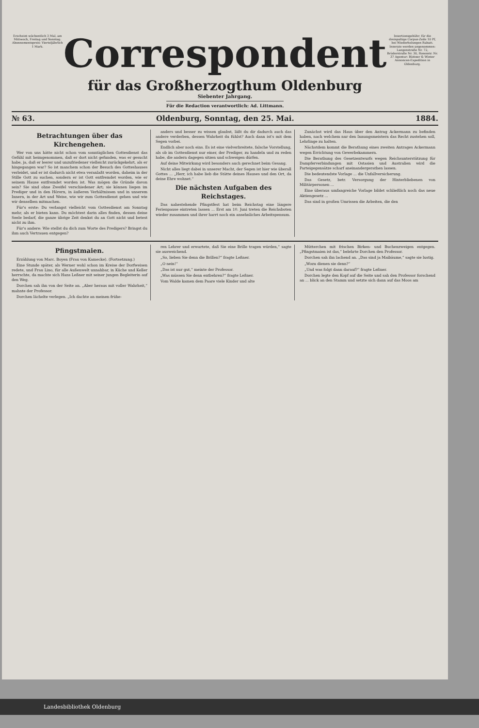Erscheint wöchentlich 3 Mal, am Mittwoch, Freitag und Sonntag. Abonnementspreis: Vierteljährlich 1 Mark.
Correspondent
für das Großherzogthum Oldenburg
Siebenter Jahrgang.
Für die Redaction verantwortlich: Ad. Littmann.
Insertionsgebühr: für die dreispaltige Corpus-Zeile 10 Pf, bei Wiederholungen Rabatt. Inserate werden angenommen: Langenstraße Nr. 72, Brüderstraße Nr. 30, Rosenstr. Nr. 37 Agentur: Büttner & Winter Annoncen-Expedition in Oldenburg.
№ 63. Oldenburg, Sonntag, den 25. Mai. 1884.
Betrachtungen über das Kirchengehen.
Wer von uns hätte nicht schon vom sonntäglichen Gottesdienst das Gefühl mit heimgenommen, daß er dort nicht gefunden, was er gesucht habe, ja, daß er leerer und unzufriedener vielleicht zurückgekehrt, als er hingegangen war? So ist manchem schon der Besuch des Gotteshauses verleidet, und er ist dadurch nicht etwa veranlaßt worden, daheim in der Stille Gott zu suchen, sondern er ist Gott entfremdet worden, wie er seinem Hause entfremdet worden ist. Was mögen die Gründe davon sein? Sie sind ohne Zweifel verschiedener Art; sie können liegen im Prediger und in den Hörern, in äußeren Verhältnissen und in unserem Innern, in der Art und Weise, wie wir zum Gottesdienst gehen und wie wir denselben mitmachen.
Für's erste: Du verlangst vielleicht vom Gottesdienst am Sonntag mehr, als er bieten kann. Du möchtest darin alles finden, dessen deine Seele bedarf, die ganze übrige Zeit denkst du an Gott nicht und betest nicht zu ihm.
Für's andere: Wie stellst du dich zum Worte des Predigers? Bringst du ihm auch Vertrauen entgegen?
anders und besser zu wissen glaubst, läßt du dir dadurch auch das andere verderben, dessen Wahrheit du fühlst? Auch dann ist's mit dem Segen vorbei.
Endlich aber noch eins. Es ist eine vielverbreitete, falsche Vorstellung, als ob im Gottesdienst nur einer, der Prediger, zu handeln und zu reden habe, die andern dagegen sitzen und schweigen dürfen.
Auf deine Mitwirkung wird besonders auch gerechnet beim Gesang.
Nicht alles liegt dabei in unserer Macht, der Segen ist hier wie überall Gottes ... „Herr, ich habe lieb die Stätte deines Hauses und den Ort, da deine Ehre wohnet.“
Die nächsten Aufgaben des Reichstages.
Das nahestehende Pfingstfest hat beim Reichstag eine längere Ferienpause eintreten lassen ... Erst am 10. Juni treten die Reichsboten wieder zusammen und ihrer harrt noch ein ansehnliches Arbeitspensum.
Zunächst wird das Haus über den Antrag Ackermann zu befinden haben, nach welchem nur den Innungsmeistern das Recht zustehen soll, Lehrlinge zu halten.
Nächstdem kommt die Berathung eines zweiten Antrages Ackermann wegen Errichtung von Gewerbekammern.
Die Berathung des Gesetzentwurfs wegen Reichsunterstützung für Dampferverbindungen mit Ostasien und Australien wird die Parteigegensätze scharf aneinandergerathen lassen.
Die bedeutendste Vorlage ... die Unfallversicherung.
Das Gesetz, betr. Versorgung der Hinterbliebenen von Militärpersonen ...
Eine überaus umfangreiche Vorlage bildet schließlich noch das neue Aktiengesetz ...
Das sind in großen Umrissen die Arbeiten, die den
Pfingstmaien.
Erzählung von Marc. Boyen (Frau von Kamecke). (Fortsetzung.)
Eine Stunde später, als Werner wohl schon im Kreise der Dorfweisen redete, und Frau Lino, für alle Außenwelt unnahbar, in Küche und Keller herrschte, da machte sich Hans Leßner mit seiner jungen Begleiterin auf den Weg.
Dorchen sah ihn von der Seite an. „Aber heraus mit voller Wahrheit,“ mahnte der Professor.
Dorchen lächelte verlegen. „Ich dachte an meinen frühe-
ren Lehrer und erwartete, daß Sie eine Brille tragen würden,“ sagte sie ausweichend.
„So, lieben Sie denn die Brillen?“ fragte Leßner.
„O nein!“
„Das ist nur gut,“ meinte der Professor.
„Was müssen Sie denn entbehren?“ fragte Leßner.
Vom Walde kamen dem Paare viele Kinder und alte
Mütterchen mit frischen Birken- und Buchenzweigen entgegen. „Pfingstmaien ist das,“ belehrte Dorchen den Professor.
Dorchen sah ihn lachend an. „Das sind ja Maibäume,“ sagte sie lustig.
„Wozu dienen sie denn?“
„Und was folgt dann darauf?“ fragte Leßner.
Dorchen legte den Kopf auf die Seite und sah den Professor forschend an ... blick an den Stamm und setzte sich dann auf das Moos am
Landesbibliothek Oldenburg